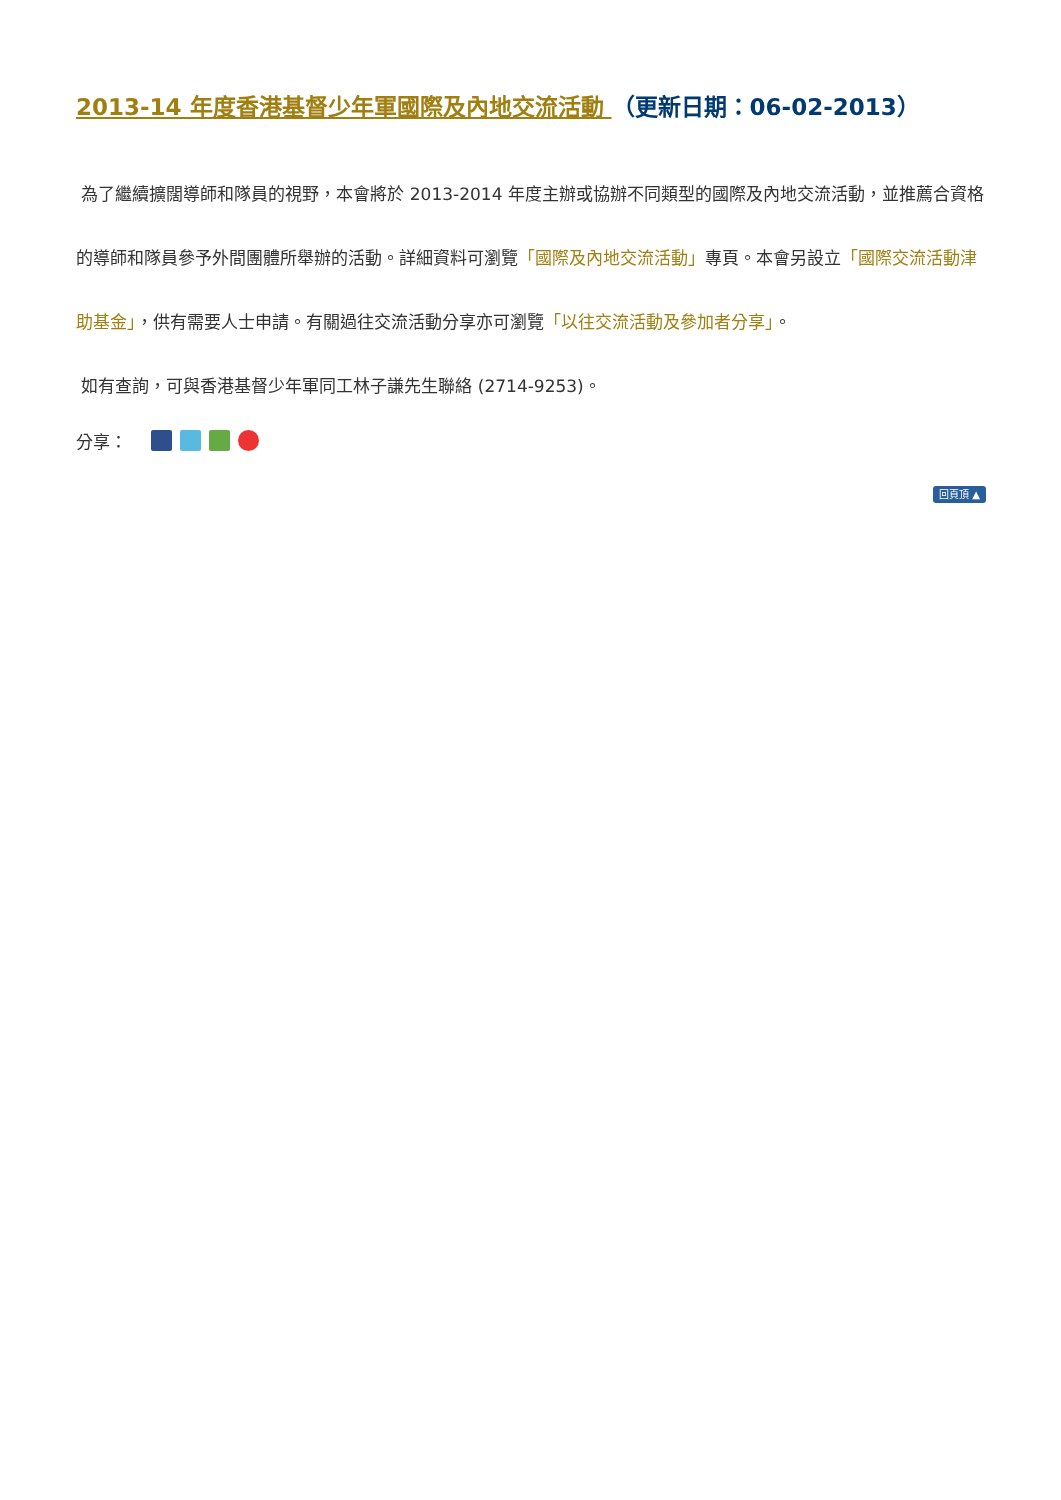2013-14 年度香港基督少年軍國際及內地交流活動 （更新日期：06-02-2013）
為了繼續擴闊導師和隊員的視野，本會將於 2013-2014 年度主辦或協辦不同類型的國際及內地交流活動，並推薦合資格的導師和隊員參予外間團體所舉辦的活動。詳細資料可瀏覽「國際及內地交流活動」專頁。本會另設立「國際交流活動津助基金」，供有需要人士申請。有關過往交流活動分享亦可瀏覽「以往交流活動及參加者分享」。
如有查詢，可與香港基督少年軍同工林子謙先生聯絡 (2714-9253)。
分享：
回頁頂 ▲